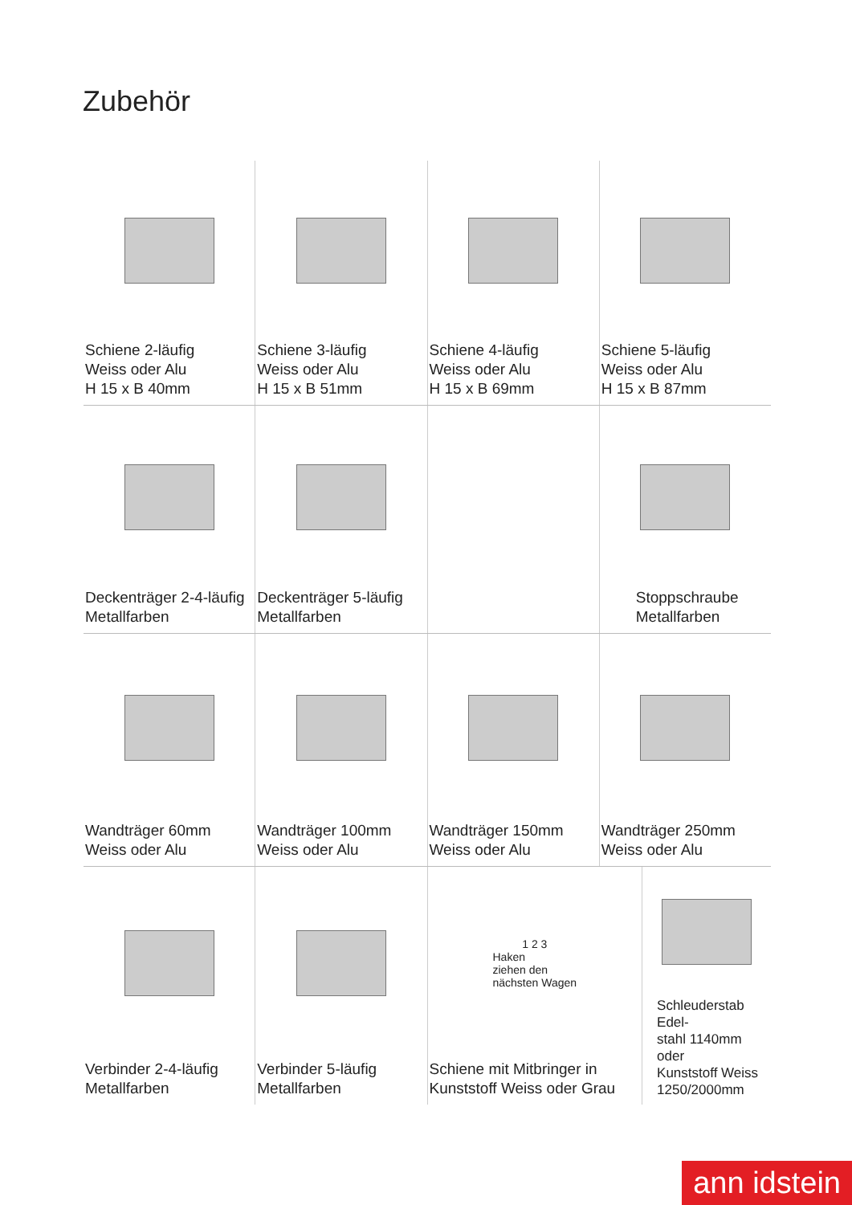Zubehör
Schiene 2-läufig
Weiss oder Alu
H 15 x B 40mm
Schiene 3-läufig
Weiss oder Alu
H 15 x B 51mm
Schiene 4-läufig
Weiss oder Alu
H 15 x B 69mm
Schiene 5-läufig
Weiss oder Alu
H 15 x B 87mm
Deckenträger 2-4-läufig
Metallfarben
Deckenträger 5-läufig
Metallfarben
Stoppschraube
Metallfarben
Wandträger 60mm
Weiss oder Alu
Wandträger 100mm
Weiss oder Alu
Wandträger 150mm
Weiss oder Alu
Wandträger 250mm
Weiss oder Alu
Verbinder 2-4-läufig
Metallfarben
Verbinder 5-läufig
Metallfarben
1 2 3
Haken
ziehen den
nächsten Wagen
Schiene mit Mitbringer in
Kunststoff Weiss oder Grau
Schleuderstab Edel-
stahl 1140mm oder
Kunststoff Weiss
1250/2000mm
ann idstein